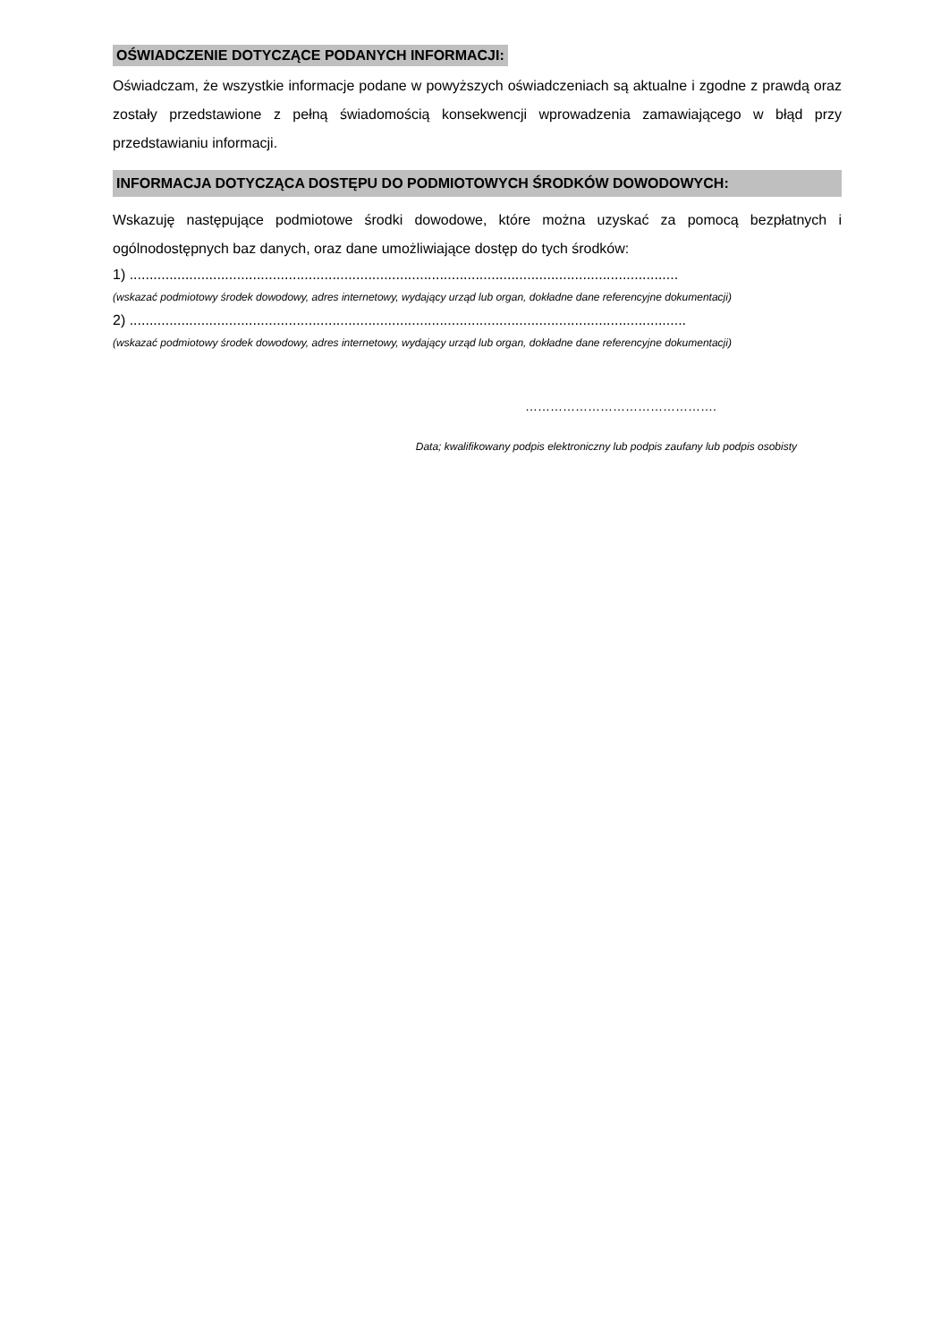OŚWIADCZENIE DOTYCZĄCE PODANYCH INFORMACJI:
Oświadczam, że wszystkie informacje podane w powyższych oświadczeniach są aktualne i zgodne z prawdą oraz zostały przedstawione z pełną świadomością konsekwencji wprowadzenia zamawiającego w błąd przy przedstawianiu informacji.
INFORMACJA DOTYCZĄCA DOSTĘPU DO PODMIOTOWYCH ŚRODKÓW DOWODOWYCH:
Wskazuję następujące podmiotowe środki dowodowe, które można uzyskać za pomocą bezpłatnych i ogólnodostępnych baz danych, oraz dane umożliwiające dostęp do tych środków:
1) ..........................................................................................................................................
(wskazać podmiotowy środek dowodowy, adres internetowy, wydający urząd lub organ, dokładne dane referencyjne dokumentacji)
2) ............................................................................................................................................
(wskazać podmiotowy środek dowodowy, adres internetowy, wydający urząd lub organ, dokładne dane referencyjne dokumentacji)
……………………………………….
Data; kwalifikowany podpis elektroniczny lub podpis zaufany lub podpis osobisty